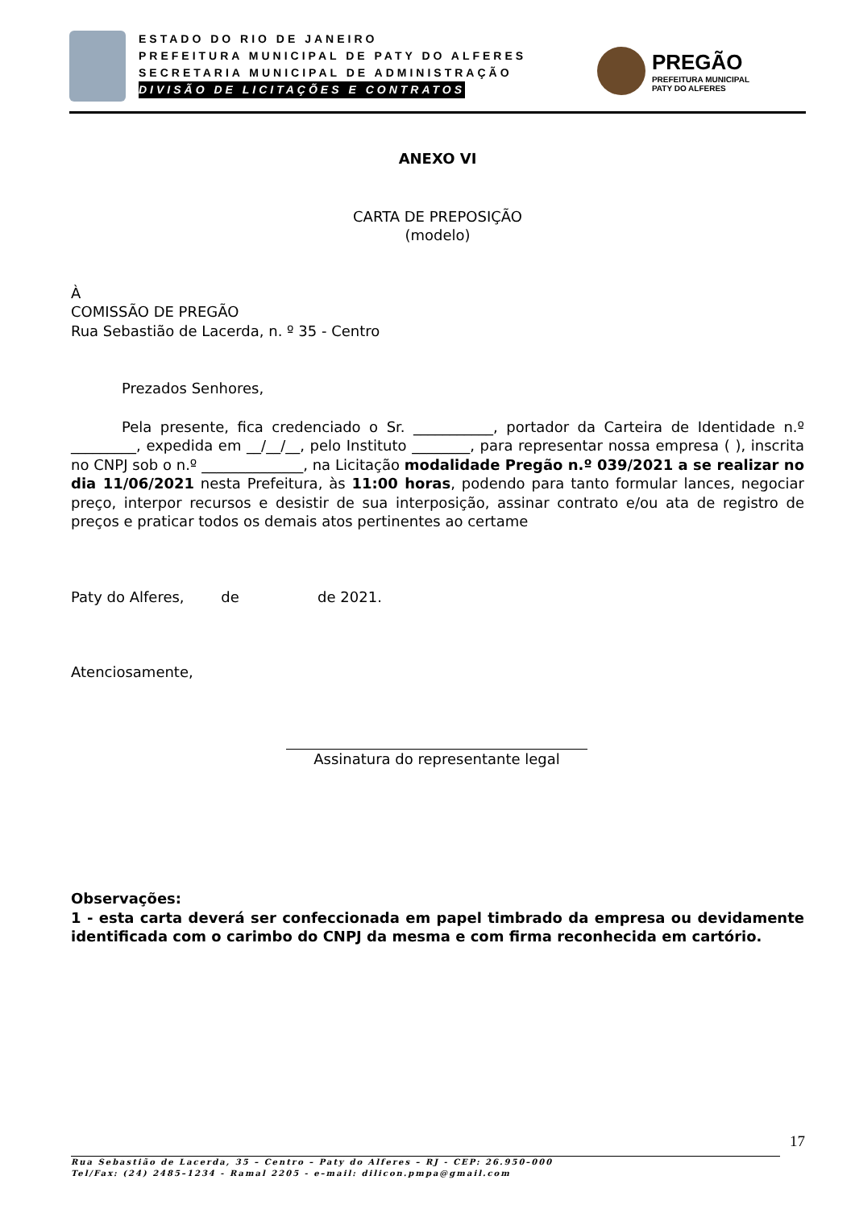ESTADO DO RIO DE JANEIRO
PREFEITURA MUNICIPAL DE PATY DO ALFERES
SECRETARIA MUNICIPAL DE ADMINISTRAÇÃO
DIVISÃO DE LICITAÇÕES E CONTRATOS
PREGÃO
PREFEITURA MUNICIPAL
PATY DO ALFERES
ANEXO VI
CARTA DE PREPOSIÇÃO
(modelo)
À
COMISSÃO DE PREGÃO
Rua Sebastião de Lacerda, n. º 35 - Centro
Prezados Senhores,
Pela presente, fica credenciado o Sr. ___________, portador da Carteira de Identidade n.º _________, expedida em __/__/__, pelo Instituto ________, para representar nossa empresa ( ), inscrita no CNPJ sob o n.º ______________, na Licitação modalidade Pregão n.º 039/2021 a se realizar no dia 11/06/2021 nesta Prefeitura, às 11:00 horas, podendo para tanto formular lances, negociar preço, interpor recursos e desistir de sua interposição, assinar contrato e/ou ata de registro de preços e praticar todos os demais atos pertinentes ao certame
Paty do Alferes, de de 2021.
Atenciosamente,
Assinatura do representante legal
Observações:
1 - esta carta deverá ser confeccionada em papel timbrado da empresa ou devidamente identificada com o carimbo do CNPJ da mesma e com firma reconhecida em cartório.
17
Rua Sebastião de Lacerda, 35 – Centro – Paty do Alferes – RJ - CEP: 26.950–000
Tel/Fax: (24) 2485–1234 - Ramal 2205 - e–mail: dilicon.pmpa@gmail.com